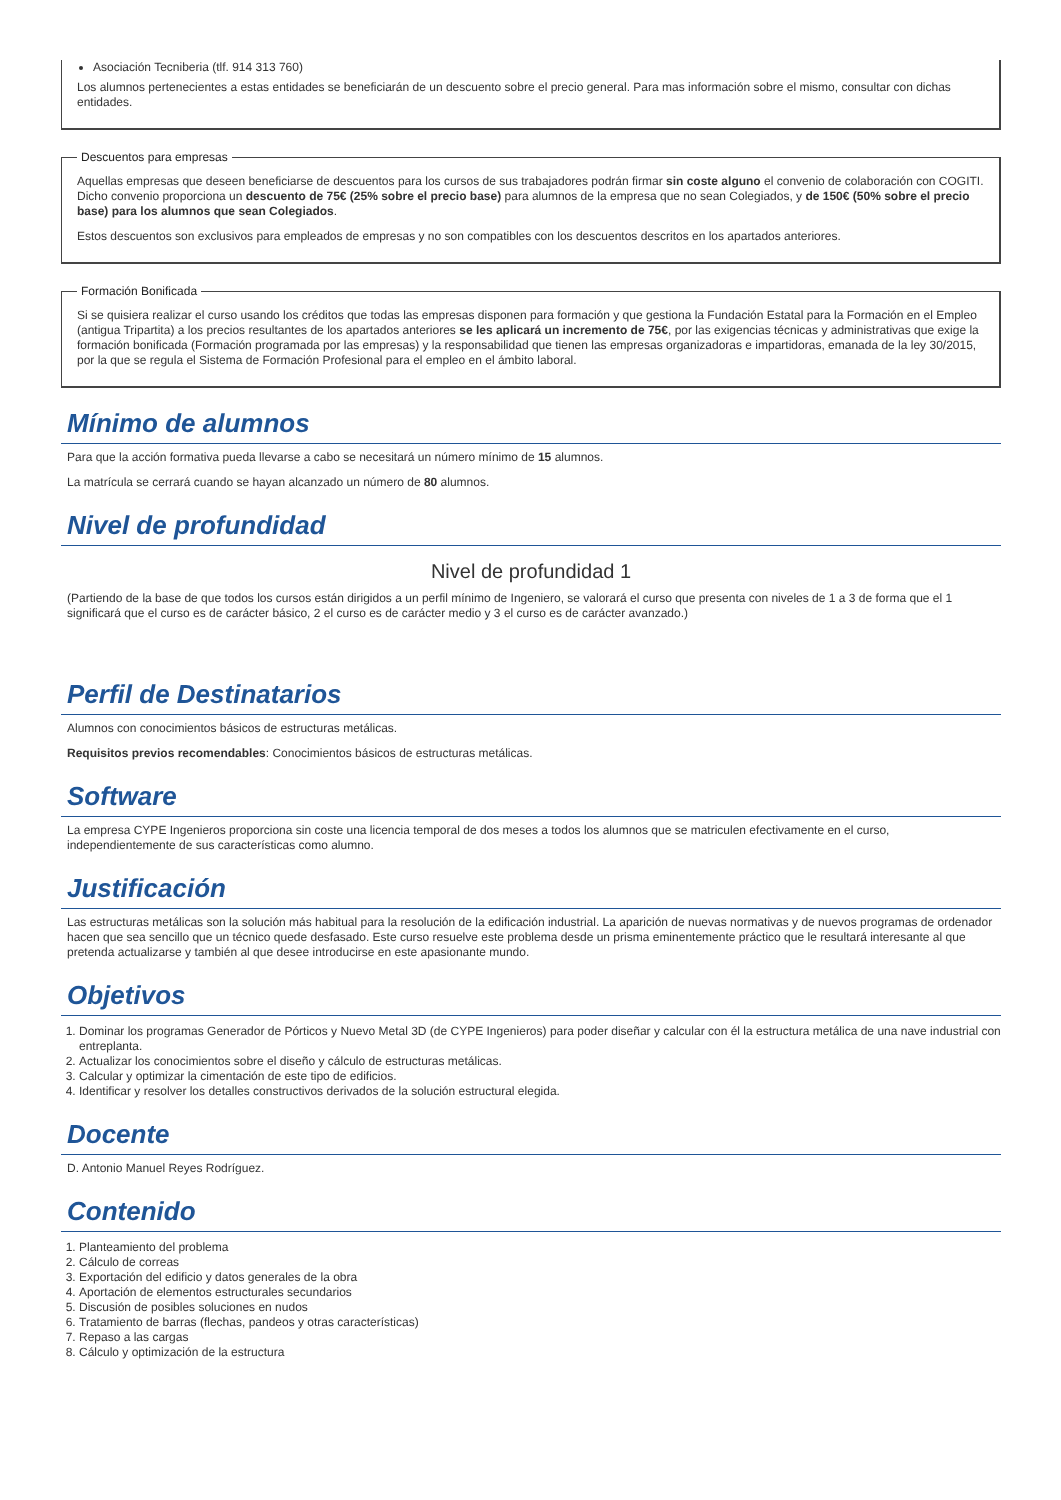Asociación Tecniberia (tlf. 914 313 760)
Los alumnos pertenecientes a estas entidades se beneficiarán de un descuento sobre el precio general. Para mas información sobre el mismo, consultar con dichas entidades.
Descuentos para empresas
Aquellas empresas que deseen beneficiarse de descuentos para los cursos de sus trabajadores podrán firmar sin coste alguno el convenio de colaboración con COGITI. Dicho convenio proporciona un descuento de 75€ (25% sobre el precio base) para alumnos de la empresa que no sean Colegiados, y de 150€ (50% sobre el precio base) para los alumnos que sean Colegiados.
Estos descuentos son exclusivos para empleados de empresas y no son compatibles con los descuentos descritos en los apartados anteriores.
Formación Bonificada
Si se quisiera realizar el curso usando los créditos que todas las empresas disponen para formación y que gestiona la Fundación Estatal para la Formación en el Empleo (antigua Tripartita) a los precios resultantes de los apartados anteriores se les aplicará un incremento de 75€, por las exigencias técnicas y administrativas que exige la formación bonificada (Formación programada por las empresas) y la responsabilidad que tienen las empresas organizadoras e impartidoras, emanada de la ley 30/2015, por la que se regula el Sistema de Formación Profesional para el empleo en el ámbito laboral.
Mínimo de alumnos
Para que la acción formativa pueda llevarse a cabo se necesitará un número mínimo de 15 alumnos.
La matrícula se cerrará cuando se hayan alcanzado un número de 80 alumnos.
Nivel de profundidad
Nivel de profundidad 1
(Partiendo de la base de que todos los cursos están dirigidos a un perfil mínimo de Ingeniero, se valorará el curso que presenta con niveles de 1 a 3 de forma que el 1 significará que el curso es de carácter básico, 2 el curso es de carácter medio y 3 el curso es de carácter avanzado.)
Perfil de Destinatarios
Alumnos con conocimientos básicos de estructuras metálicas.
Requisitos previos recomendables: Conocimientos básicos de estructuras metálicas.
Software
La empresa CYPE Ingenieros proporciona sin coste una licencia temporal de dos meses a todos los alumnos que se matriculen efectivamente en el curso, independientemente de sus características como alumno.
Justificación
Las estructuras metálicas son la solución más habitual para la resolución de la edificación industrial. La aparición de nuevas normativas y de nuevos programas de ordenador hacen que sea sencillo que un técnico quede desfasado. Este curso resuelve este problema desde un prisma eminentemente práctico que le resultará interesante al que pretenda actualizarse y también al que desee introducirse en este apasionante mundo.
Objetivos
1. Dominar los programas Generador de Pórticos y Nuevo Metal 3D (de CYPE Ingenieros) para poder diseñar y calcular con él la estructura metálica de una nave industrial con entreplanta.
2. Actualizar los conocimientos sobre el diseño y cálculo de estructuras metálicas.
3. Calcular y optimizar la cimentación de este tipo de edificios.
4. Identificar y resolver los detalles constructivos derivados de la solución estructural elegida.
Docente
D. Antonio Manuel Reyes Rodríguez.
Contenido
1. Planteamiento del problema
2. Cálculo de correas
3. Exportación del edificio y datos generales de la obra
4. Aportación de elementos estructurales secundarios
5. Discusión de posibles soluciones en nudos
6. Tratamiento de barras (flechas, pandeos y otras características)
7. Repaso a las cargas
8. Cálculo y optimización de la estructura